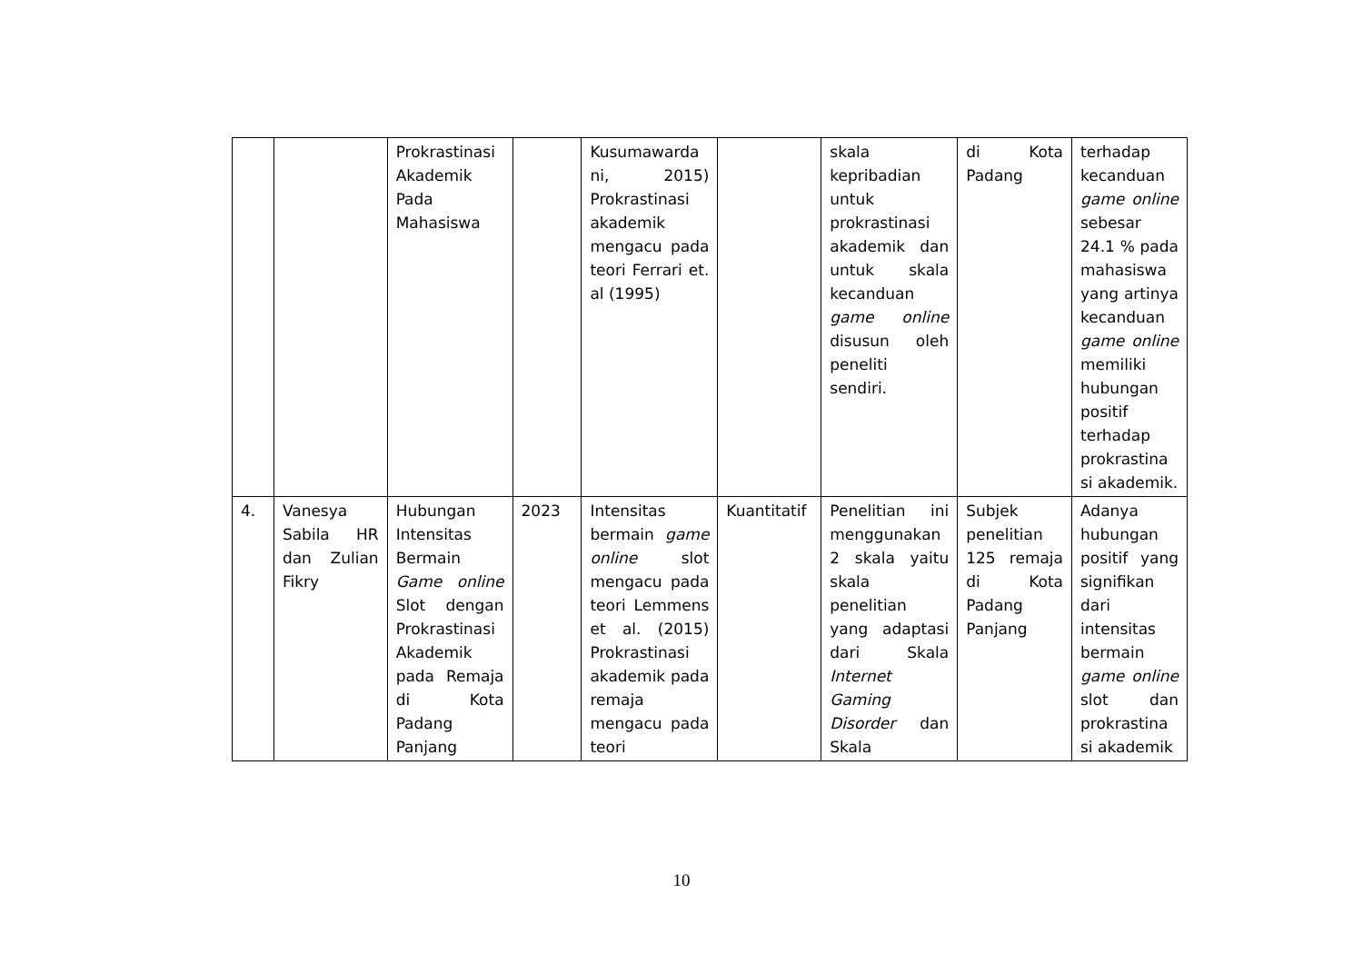| | | Prokrastinasi Akademik Pada Mahasiswa | | Kusumawarda ni, 2015) Prokrastinasi akademik mengacu pada teori Ferrari et. al (1995) | | skala kepribadian untuk prokrastinasi akademik dan untuk skala kecanduan game online disusun oleh peneliti sendiri. | di Kota Padang | terhadap kecanduan game online sebesar 24.1 % pada mahasiswa yang artinya kecanduan game online memiliki hubungan positif terhadap prokrastina si akademik. |
| 4. | Vanesya Sabila HR dan Zulian Fikry | Hubungan Intensitas Bermain Game online Slot dengan Prokrastinasi Akademik pada Remaja di Kota Padang Panjang | 2023 | Intensitas bermain game online slot mengacu pada teori Lemmens et al. (2015) Prokrastinasi akademik pada remaja mengacu pada teori | Kuantitatif | Penelitian ini menggunakan 2 skala yaitu skala penelitian yang adaptasi dari Skala Internet Gaming Disorder dan Skala | Subjek penelitian 125 remaja di Kota Padang Panjang | Adanya hubungan positif yang signifikan dari intensitas bermain game online slot dan prokrastina si akademik |
10